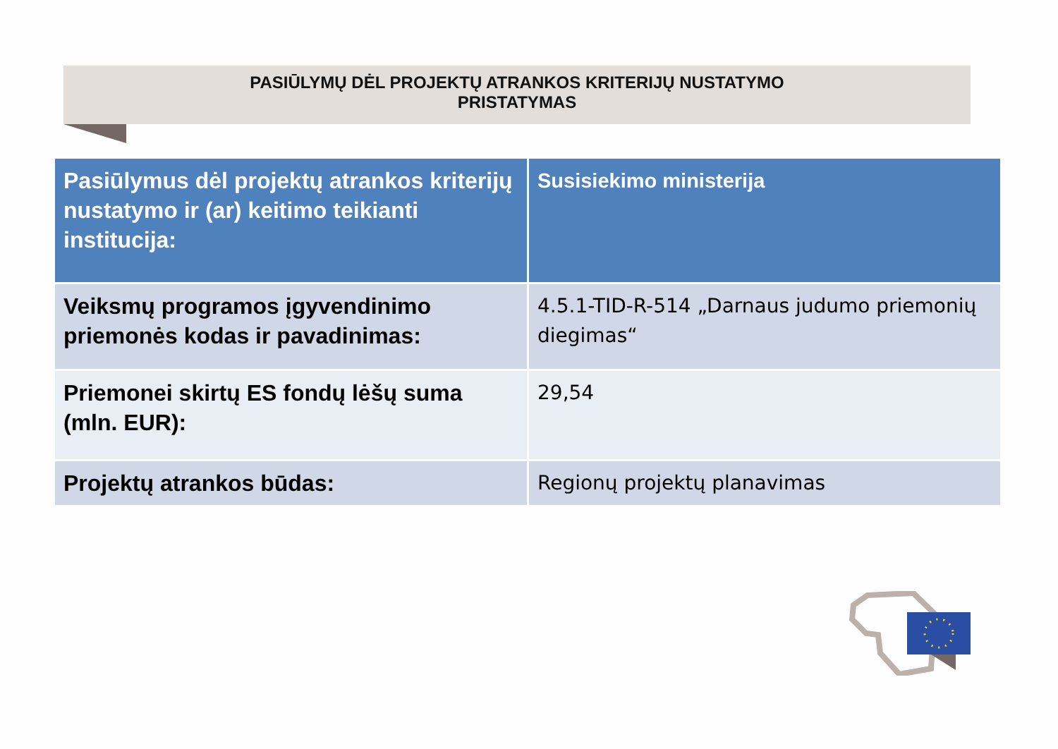PASIŪLYMŲ DĖL PROJEKTŲ ATRANKOS KRITERIJŲ NUSTATYMO
PRISTATYMAS
| Pasiūlymus dėl projektų atrankos kriterijų nustatymo ir (ar) keitimo teikianti institucija: | Susisiekimo ministerija |
| --- | --- |
| Veiksmų programos įgyvendinimo priemonės kodas ir pavadinimas: | 4.5.1-TID-R-514 „Darnaus judumo priemonių diegimas“ |
| Priemonei skirtų ES fondų lėšų suma (mln. EUR): | 29,54 |
| Projektų atrankos būdas: | Regionų projektų planavimas |